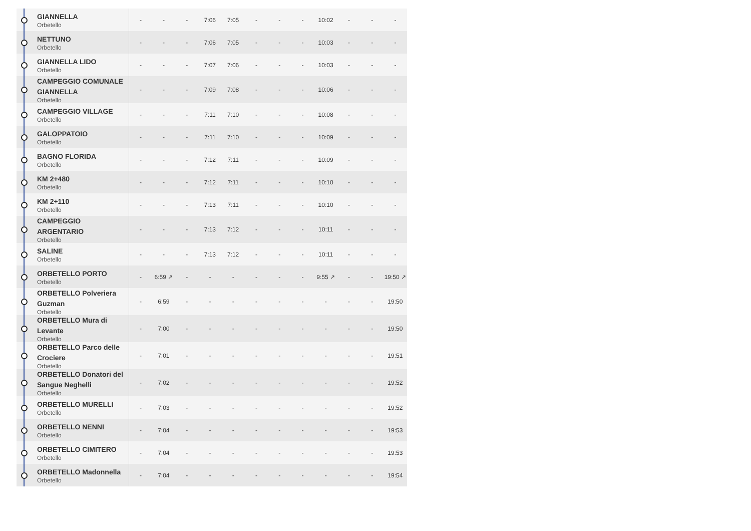| GIANNELLA Orbetello | - | - | - | 7:06 | 7:05 | - | - | - | 10:02 | - | - | - |
| NETTUNO Orbetello | - | - | - | 7:06 | 7:05 | - | - | - | 10:03 | - | - | - |
| GIANNELLA LIDO Orbetello | - | - | - | 7:07 | 7:06 | - | - | - | 10:03 | - | - | - |
| CAMPEGGIO COMUNALE GIANNELLA Orbetello | - | - | - | 7:09 | 7:08 | - | - | - | 10:06 | - | - | - |
| CAMPEGGIO VILLAGE Orbetello | - | - | - | 7:11 | 7:10 | - | - | - | 10:08 | - | - | - |
| GALOPPATOIO Orbetello | - | - | - | 7:11 | 7:10 | - | - | - | 10:09 | - | - | - |
| BAGNO FLORIDA Orbetello | - | - | - | 7:12 | 7:11 | - | - | - | 10:09 | - | - | - |
| KM 2+480 Orbetello | - | - | - | 7:12 | 7:11 | - | - | - | 10:10 | - | - | - |
| KM 2+110 Orbetello | - | - | - | 7:13 | 7:11 | - | - | - | 10:10 | - | - | - |
| CAMPEGGIO ARGENTARIO Orbetello | - | - | - | 7:13 | 7:12 | - | - | - | 10:11 | - | - | - |
| SALINE Orbetello | - | - | - | 7:13 | 7:12 | - | - | - | 10:11 | - | - | - |
| ORBETELLO PORTO Orbetello | - | 6:59 ↗ | - | - | - | - | - | - | 9:55 ↗ | - | - | 19:50 ↗ |
| ORBETELLO Polveriera Guzman Orbetello | - | 6:59 | - | - | - | - | - | - | - | - | - | 19:50 |
| ORBETELLO Mura di Levante Orbetello | - | 7:00 | - | - | - | - | - | - | - | - | - | 19:50 |
| ORBETELLO Parco delle Crociere Orbetello | - | 7:01 | - | - | - | - | - | - | - | - | - | 19:51 |
| ORBETELLO Donatori del Sangue Neghelli Orbetello | - | 7:02 | - | - | - | - | - | - | - | - | - | 19:52 |
| ORBETELLO MURELLI Orbetello | - | 7:03 | - | - | - | - | - | - | - | - | - | 19:52 |
| ORBETELLO NENNI Orbetello | - | 7:04 | - | - | - | - | - | - | - | - | - | 19:53 |
| ORBETELLO CIMITERO Orbetello | - | 7:04 | - | - | - | - | - | - | - | - | - | 19:53 |
| ORBETELLO Madonnella Orbetello | - | 7:04 | - | - | - | - | - | - | - | - | - | 19:54 |